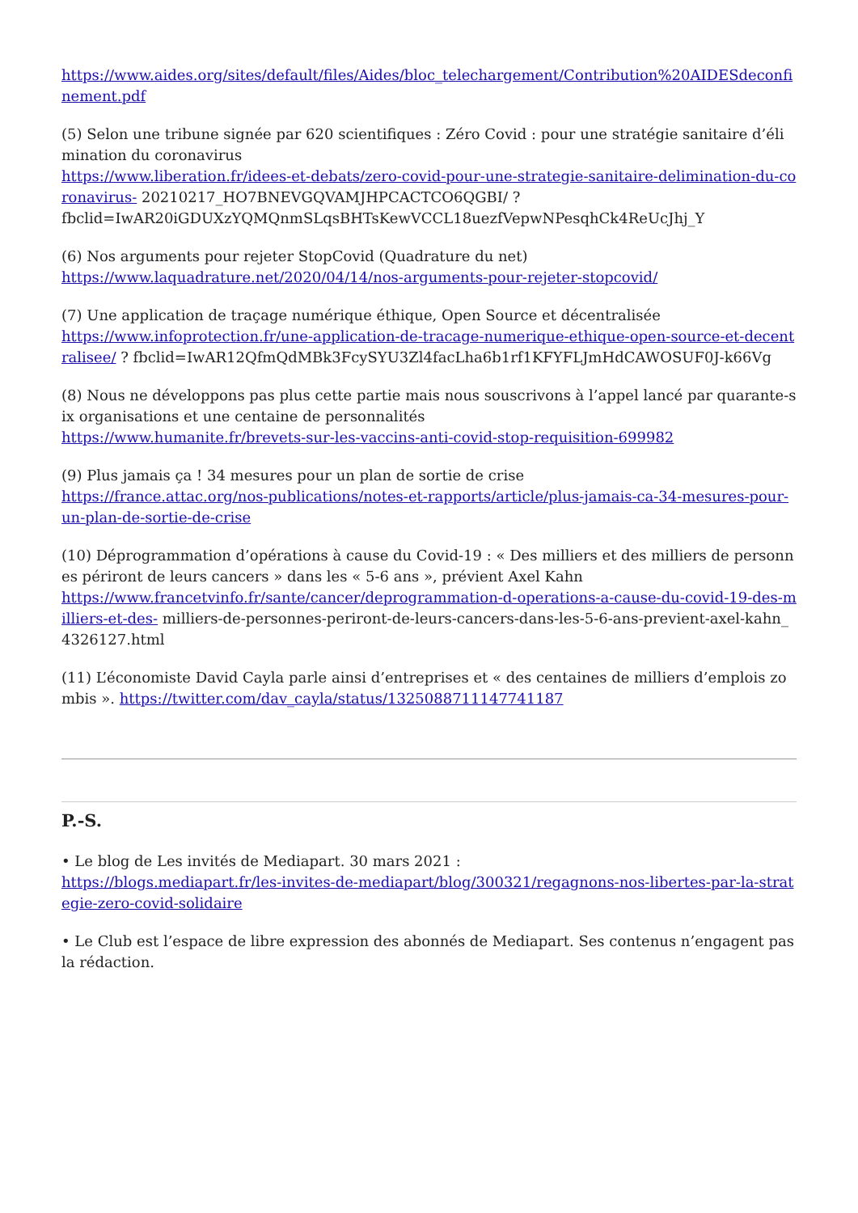https://www.aides.org/sites/default/files/Aides/bloc_telechargement/Contribution%20AIDESdeconfinement.pdf
(5) Selon une tribune signée par 620 scientifiques : Zéro Covid : pour une stratégie sanitaire d’élimination du coronavirus
https://www.liberation.fr/idees-et-debats/zero-covid-pour-une-strategie-sanitaire-delimination-du-coronavirus- 20210217_HO7BNEVGQVAMJHPCACTCO6QGBI/ ?
fbclid=IwAR20iGDUXzYQMQnmSLqsBHTsKewVCCL18uezfVepwNPesqhCk4ReUcJhj_Y
(6) Nos arguments pour rejeter StopCovid (Quadrature du net)
https://www.laquadrature.net/2020/04/14/nos-arguments-pour-rejeter-stopcovid/
(7) Une application de traçage numérique éthique, Open Source et décentralisée
https://www.infoprotection.fr/une-application-de-tracage-numerique-ethique-open-source-et-decentralisee/ ? fbclid=IwAR12QfmQdMBk3FcySYU3Zl4facLha6b1rf1KFYFLJmHdCAWOSUF0J-k66Vg
(8) Nous ne développons pas plus cette partie mais nous souscrivons à l’appel lancé par quarante-six organisations et une centaine de personnalités
https://www.humanite.fr/brevets-sur-les-vaccins-anti-covid-stop-requisition-699982
(9) Plus jamais ça ! 34 mesures pour un plan de sortie de crise
https://france.attac.org/nos-publications/notes-et-rapports/article/plus-jamais-ca-34-mesures-pour-un-plan-de-sortie-de-crise
(10) Déprogrammation d’opérations à cause du Covid-19 : « Des milliers et des milliers de personnes périront de leurs cancers » dans les « 5-6 ans », prévient Axel Kahn
https://www.francetvinfo.fr/sante/cancer/deprogrammation-d-operations-a-cause-du-covid-19-des-milliers-et-des- milliers-de-personnes-periront-de-leurs-cancers-dans-les-5-6-ans-previent-axel-kahn_4326127.html
(11) L’économiste David Cayla parle ainsi d’entreprises et « des centaines de milliers d’emplois zombis ». https://twitter.com/dav_cayla/status/1325088711147741187
P.-S.
• Le blog de Les invités de Mediapart. 30 mars 2021 :
https://blogs.mediapart.fr/les-invites-de-mediapart/blog/300321/regagnons-nos-libertes-par-la-strategie-zero-covid-solidaire
• Le Club est l’espace de libre expression des abonnés de Mediapart. Ses contenus n’engagent pas la rédaction.